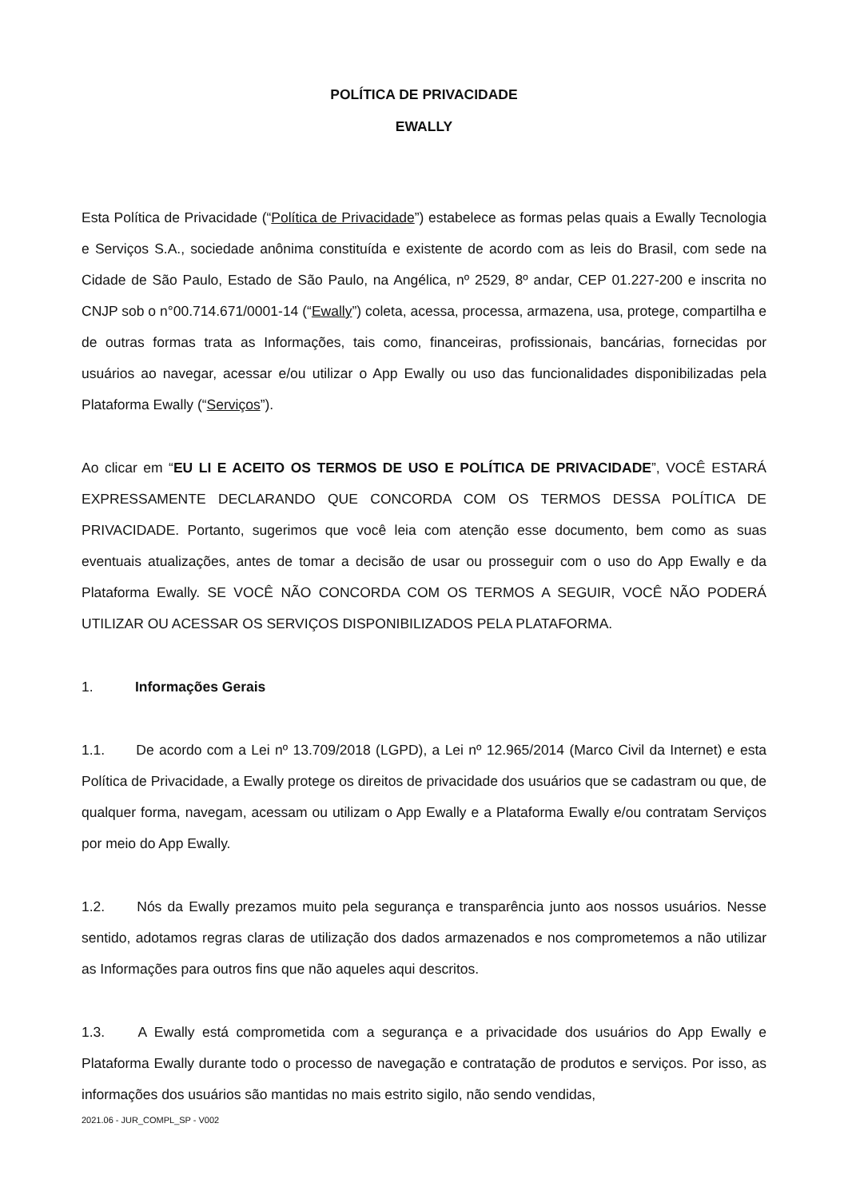POLÍTICA DE PRIVACIDADE
EWALLY
Esta Política de Privacidade (“Política de Privacidade”) estabelece as formas pelas quais a Ewally Tecnologia e Serviços S.A., sociedade anônima constituída e existente de acordo com as leis do Brasil, com sede na Cidade de São Paulo, Estado de São Paulo, na Angélica, nº 2529, 8º andar, CEP 01.227-200 e inscrita no CNJP sob o n°00.714.671/0001-14 (“Ewally”) coleta, acessa, processa, armazena, usa, protege, compartilha e de outras formas trata as Informações, tais como, financeiras, profissionais, bancárias, fornecidas por usuários ao navegar, acessar e/ou utilizar o App Ewally ou uso das funcionalidades disponibilizadas pela Plataforma Ewally (“Serviços”).
Ao clicar em “EU LI E ACEITO OS TERMOS DE USO E POLÍTICA DE PRIVACIDADE”, VOCÊ ESTARÁ EXPRESSAMENTE DECLARANDO QUE CONCORDA COM OS TERMOS DESSA POLÍTICA DE PRIVACIDADE. Portanto, sugerimos que você leia com atenção esse documento, bem como as suas eventuais atualizações, antes de tomar a decisão de usar ou prosseguir com o uso do App Ewally e da Plataforma Ewally. SE VOCÊ NÃO CONCORDA COM OS TERMOS A SEGUIR, VOCÊ NÃO PODERÁ UTILIZAR OU ACESSAR OS SERVIÇOS DISPONIBILIZADOS PELA PLATAFORMA.
1. Informações Gerais
1.1. De acordo com a Lei nº 13.709/2018 (LGPD), a Lei nº 12.965/2014 (Marco Civil da Internet) e esta Política de Privacidade, a Ewally protege os direitos de privacidade dos usuários que se cadastram ou que, de qualquer forma, navegam, acessam ou utilizam o App Ewally e a Plataforma Ewally e/ou contratam Serviços por meio do App Ewally.
1.2. Nós da Ewally prezamos muito pela segurança e transparência junto aos nossos usuários. Nesse sentido, adotamos regras claras de utilização dos dados armazenados e nos comprometemos a não utilizar as Informações para outros fins que não aqueles aqui descritos.
1.3. A Ewally está comprometida com a segurança e a privacidade dos usuários do App Ewally e Plataforma Ewally durante todo o processo de navegação e contratação de produtos e serviços. Por isso, as informações dos usuários são mantidas no mais estrito sigilo, não sendo vendidas,
2021.06 - JUR_COMPL_SP - V002